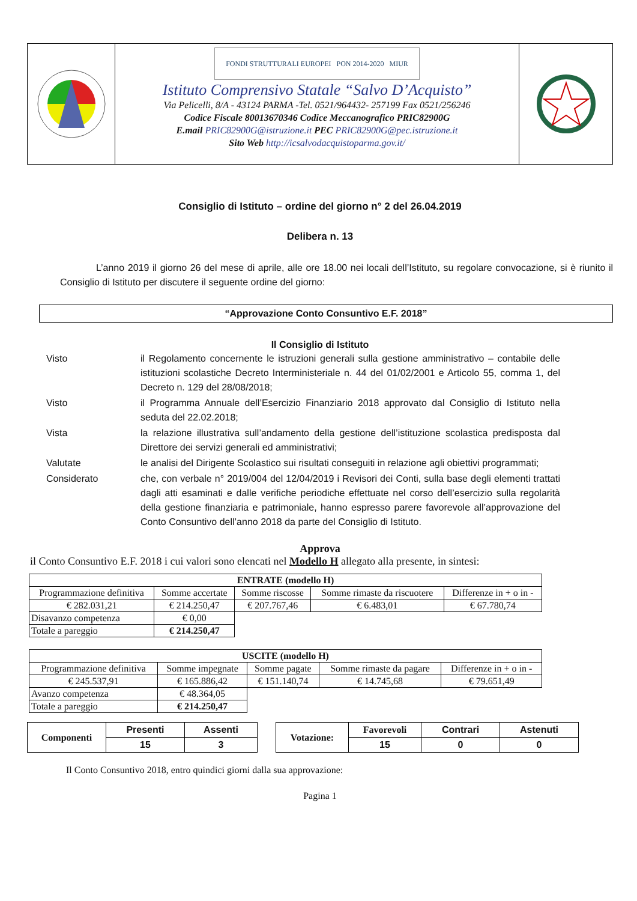FONDI STRUTTURALI EUROPEI PON 2014-2020 MIUR
Istituto Comprensivo Statale “Salvo D’Acquisto”
Via Pelicelli, 8/A - 43124 PARMA -Tel. 0521/964432- 257199 Fax 0521/256246
Codice Fiscale 80013670346 Codice Meccanografico PRIC82900G
E.mail PRIC82900G@istruzione.it PEC PRIC82900G@pec.istruzione.it
Sito Web http://icsalvodacquistoparma.gov.it/
Consiglio di Istituto – ordine del giorno n° 2 del 26.04.2019
Delibera n. 13
L’anno 2019 il giorno 26 del mese di aprile, alle ore 18.00 nei locali dell’Istituto, su regolare convocazione, si è riunito il Consiglio di Istituto per discutere il seguente ordine del giorno:
“Approvazione Conto Consuntivo E.F. 2018”
Il Consiglio di Istituto
| Visto | il Regolamento concernente le istruzioni generali sulla gestione amministrativo – contabile delle istituzioni scolastiche Decreto Interministeriale n. 44 del 01/02/2001 e Articolo 55, comma 1, del Decreto n. 129 del 28/08/2018; |
| Visto | il Programma Annuale dell’Esercizio Finanziario 2018 approvato dal Consiglio di Istituto nella seduta del 22.02.2018; |
| Vista | la relazione illustrativa sull’andamento della gestione dell’istituzione scolastica predisposta dal Direttore dei servizi generali ed amministrativi; |
| Valutate | le analisi del Dirigente Scolastico sui risultati conseguiti in relazione agli obiettivi programmati; |
| Considerato | che, con verbale n° 2019/004 del 12/04/2019 i Revisori dei Conti, sulla base degli elementi trattati dagli atti esaminati e dalle verifiche periodiche effettuate nel corso dell’esercizio sulla regolarità della gestione finanziaria e patrimoniale, hanno espresso parere favorevole all’approvazione del Conto Consuntivo dell’anno 2018 da parte del Consiglio di Istituto. |
Approva
il Conto Consuntivo E.F. 2018 i cui valori sono elencati nel Modello H allegato alla presente, in sintesi:
| ENTRATE (modello H) | | | | |
| --- | --- | --- | --- | --- |
| Programmazione definitiva | Somme accertate | Somme riscosse | Somme rimaste da riscuotere | Differenze in + o in - |
| € 282.031,21 | € 214.250,47 | € 207.767,46 | € 6.483,01 | € 67.780,74 |
| Disavanzo competenza | € 0,00 | | | |
| Totale a pareggio | € 214.250,47 | | | |
| USCITE (modello H) | | | | |
| --- | --- | --- | --- | --- |
| Programmazione definitiva | Somme impegnate | Somme pagate | Somme rimaste da pagare | Differenze in + o in - |
| € 245.537,91 | € 165.886,42 | € 151.140,74 | € 14.745,68 | € 79.651,49 |
| Avanzo competenza | € 48.364,05 | | | |
| Totale a pareggio | € 214.250,47 | | | |
| Componenti | Presenti | Assenti |
| --- | --- | --- |
| | 15 | 3 |
| Votazione: | Favorevoli | Contrari | Astenuti |
| --- | --- | --- | --- |
| | 15 | 0 | 0 |
Il Conto Consuntivo 2018, entro quindici giorni dalla sua approvazione:
Pagina 1